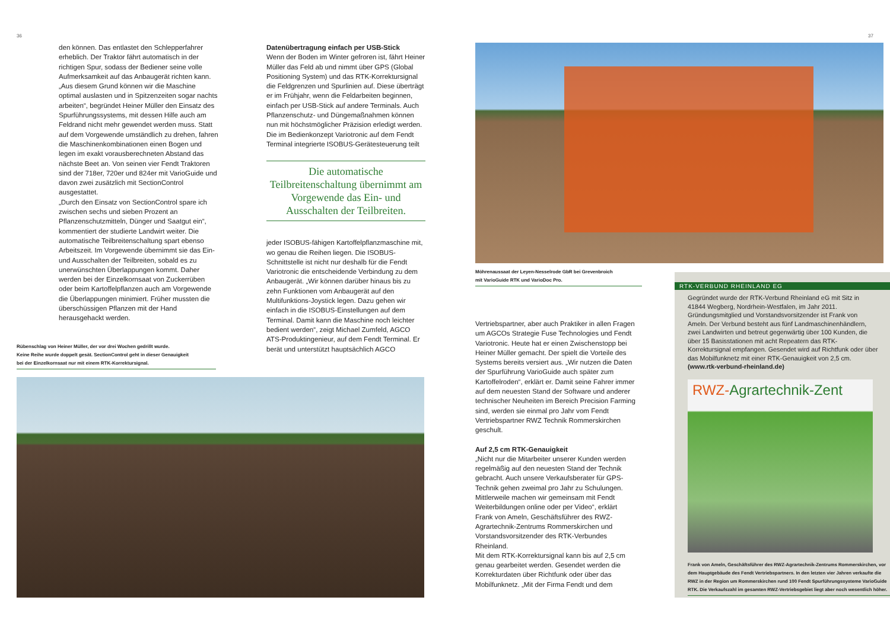36 37
den können. Das entlastet den Schlepperfahrer erheblich. Der Traktor fährt automatisch in der richtigen Spur, sodass der Bediener seine volle Aufmerksamkeit auf das Anbaugerät richten kann. „Aus diesem Grund können wir die Maschine optimal auslasten und in Spitzenzeiten sogar nachts arbeiten“, begründet Heiner Müller den Einsatz des Spurführungssystems, mit dessen Hilfe auch am Feldrand nicht mehr gewendet werden muss. Statt auf dem Vorgewende umständlich zu drehen, fahren die Maschinenkombinationen einen Bogen und legen im exakt vorausberechneten Abstand das nächste Beet an. Von seinen vier Fendt Traktoren sind der 718er, 720er und 824er mit VarioGuide und davon zwei zusätzlich mit SectionControl ausgestattet.
„Durch den Einsatz von SectionControl spare ich zwischen sechs und sieben Prozent an Pflanzenschutzmitteln, Dünger und Saatgut ein“, kommentiert der studierte Landwirt weiter. Die automatische Teilbreitenschaltung spart ebenso Arbeitszeit. Im Vorgewende übernimmt sie das Ein- und Ausschalten der Teilbreiten, sobald es zu unerwünschten Überlappungen kommt. Daher werden bei der Einzelkornsaat von Zuckerrüben oder beim Kartoffelpflanzen auch am Vorgewende die Überlappungen minimiert. Früher mussten die überschüssigen Pflanzen mit der Hand herausgehackt werden.
Rübenschlag von Heiner Müller, der vor drei Wochen gedrillt wurde.
Keine Reihe wurde doppelt gesät. SectionControl geht in dieser Genauigkeit
bei der Einzelkornsaat nur mit einem RTK-Korrektursignal.
Datenübertragung einfach per USB-Stick
Wenn der Boden im Winter gefroren ist, fährt Heiner Müller das Feld ab und nimmt über GPS (Global Positioning System) und das RTK-Korrektursignal die Feldgrenzen und Spurlinien auf. Diese überträgt er im Frühjahr, wenn die Feldarbeiten beginnen, einfach per USB-Stick auf andere Terminals. Auch Pflanzenschutz- und Düngemaßnahmen können nun mit höchstmöglicher Präzision erledigt werden.
Die im Bedienkonzept Variotronic auf dem Fendt Terminal integrierte ISOBUS-Gerätesteuerung teilt
Die automatische Teilbreitenschaltung übernimmt am Vorgewende das Ein- und Ausschalten der Teilbreiten.
jeder ISOBUS-fähigen Kartoffelpflanzmaschine mit, wo genau die Reihen liegen. Die ISOBUS-Schnittstelle ist nicht nur deshalb für die Fendt Variotronic die entscheidende Verbindung zu dem Anbaugerät. „Wir können darüber hinaus bis zu zehn Funktionen vom Anbaugerät auf den Multifunktions-Joystick legen. Dazu gehen wir einfach in die ISOBUS-Einstellungen auf dem Terminal. Damit kann die Maschine noch leichter bedient werden“, zeigt Michael Zumfeld, AGCO ATS-Produktingenieur, auf dem Fendt Terminal. Er berät und unterstützt hauptsächlich AGCO
Möhrenaussaat der Leyen-Nesselrode GbR bei Grevenbroich
mit VarioGuide RTK und VarioDoc Pro.
Vertriebspartner, aber auch Praktiker in allen Fragen um AGCOs Strategie Fuse Technologies und Fendt Variotronic. Heute hat er einen Zwischenstopp bei Heiner Müller gemacht. Der spielt die Vorteile des Systems bereits versiert aus. „Wir nutzen die Daten der Spurführung VarioGuide auch später zum Kartoffelroden“, erklärt er. Damit seine Fahrer immer auf dem neuesten Stand der Software und anderer technischer Neuheiten im Bereich Precision Farming sind, werden sie einmal pro Jahr vom Fendt Vertriebspartner RWZ Technik Rommerskirchen geschult.
Auf 2,5 cm RTK-Genauigkeit
„Nicht nur die Mitarbeiter unserer Kunden werden regelmäßig auf den neuesten Stand der Technik gebracht. Auch unsere Verkaufsberater für GPS-Technik gehen zweimal pro Jahr zu Schulungen. Mittlerweile machen wir gemeinsam mit Fendt Weiterbildungen online oder per Video“, erklärt Frank von Ameln, Geschäftsführer des RWZ-Agrartechnik-Zentrums Rommerskirchen und Vorstandsvorsitzender des RTK-Verbundes Rheinland.
Mit dem RTK-Korrektursignal kann bis auf 2,5 cm genau gearbeitet werden. Gesendet werden die Korrekturdaten über Richtfunk oder über das Mobilfunknetz. „Mit der Firma Fendt und dem
RTK-VERBUND RHEINLAND EG
Gegründet wurde der RTK-Verbund Rheinland eG mit Sitz in 41844 Wegberg, Nordrhein-Westfalen, im Jahr 2011. Gründungsmitglied und Vorstandsvorsitzender ist Frank von Ameln. Der Verbund besteht aus fünf Landmaschinenhändlern, zwei Landwirten und betreut gegenwärtig über 100 Kunden, die über 15 Basisstationen mit acht Repeatern das RTK-Korrektursignal empfangen. Gesendet wird auf Richtfunk oder über das Mobilfunknetz mit einer RTK-Genauigkeit von 2,5 cm. (www.rtk-verbund-rheinland.de)
RWZ-Agrartechnik-Zent
Frank von Ameln, Geschäftsführer des RWZ-Agrartechnik-Zentrums Rommerskirchen, vor dem Hauptgebäude des Fendt Vertriebspartners. In den letzten vier Jahren verkaufte die RWZ in der Region um Rommerskirchen rund 100 Fendt Spurführungssysteme VarioGuide RTK. Die Verkaufszahl im gesamten RWZ-Vertriebsgebiet liegt aber noch wesentlich höher.